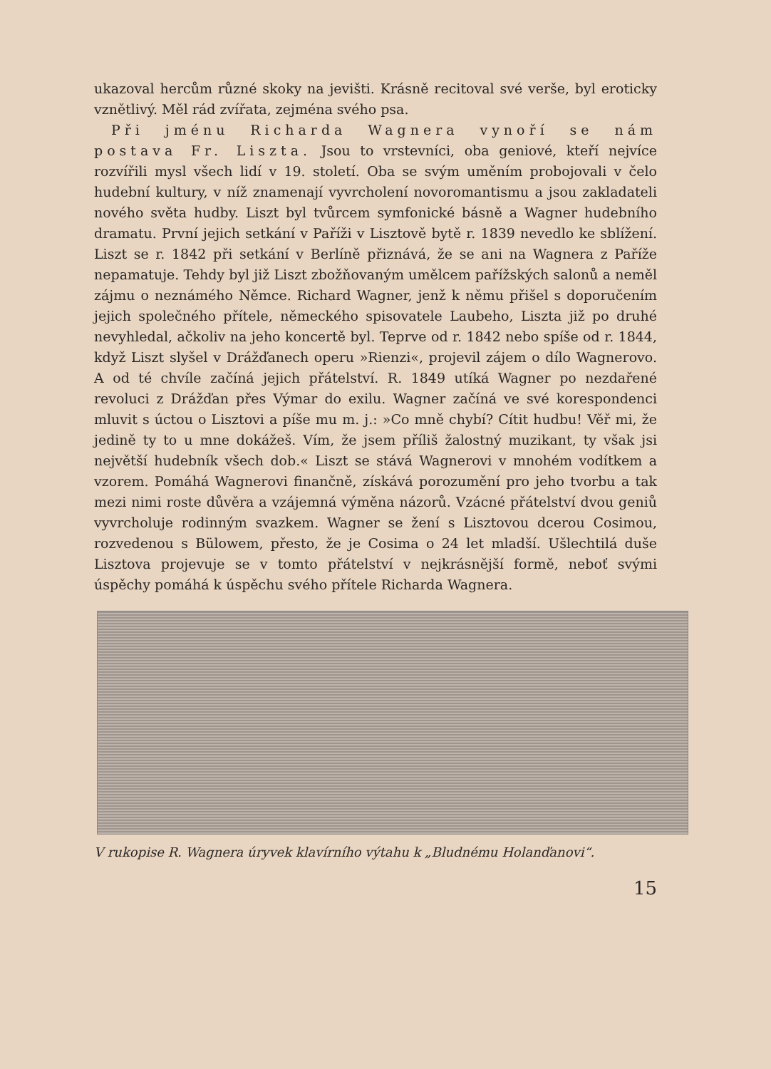ukazoval hercům různé skoky na jevišti. Krásně recitoval své verše, byl eroticky vznětlivý. Měl rád zvířata, zejména svého psa.
Při jménu Richarda Wagnera vynoří se nám postava Fr. Liszta. Jsou to vrstevníci, oba geniové, kteří nejvíce rozvířili mysl všech lidí v 19. století. Oba se svým uměním probojovali v čelo hudební kultury, v níž znamenají vyvrcholení novoromantismu a jsou zakladateli nového světa hudby. Liszt byl tvůrcem symfonické básně a Wagner hudebního dramatu. První jejich setkání v Paříži v Lisztově bytě r. 1839 nevedlo ke sblížení. Liszt se r. 1842 při setkání v Berlíně přiznává, že se ani na Wagnera z Paříže nepamatuje. Tehdy byl již Liszt zbožňovaným umělcem pařížských salonů a neměl zájmu o neznámého Němce. Richard Wagner, jenž k němu přišel s doporučením jejich společného přítele, německého spisovatele Laubeho, Liszta již po druhé nevyhledal, ačkoliv na jeho koncertě byl. Teprve od r. 1842 nebo spíše od r. 1844, když Liszt slyšel v Drážďanech operu »Rienzi«, projevil zájem o dílo Wagnerovo. A od té chvíle začíná jejich přátelství. R. 1849 utíká Wagner po nezdařené revoluci z Drážďan přes Výmar do exilu. Wagner začíná ve své korespondenci mluvit s úctou o Lisztovi a píše mu m. j.: »Co mně chybí? Cítit hudbu! Věř mi, že jedině ty to u mne dokážeš. Vím, že jsem příliš žalostný muzikant, ty však jsi největší hudebník všech dob.« Liszt se stává Wagnerovi v mnohém vodítkem a vzorem. Pomáhá Wagnerovi finančně, získává porozumění pro jeho tvorbu a tak mezi nimi roste důvěra a vzájemná výměna názorů. Vzácné přátelství dvou geniů vyvrcholuje rodinným svazkem. Wagner se žení s Lisztovou dcerou Cosimou, rozvedenou s Bülowem, přesto, že je Cosima o 24 let mladší. Ušlechtilá duše Lisztova projevuje se v tomto přátelství v nejkrásnější formě, neboť svými úspěchy pomáhá k úspěchu svého přítele Richarda Wagnera.
V rukopise R. Wagnera úryvek klavírního výtahu k „Bludnému Holanďanovi“.
15